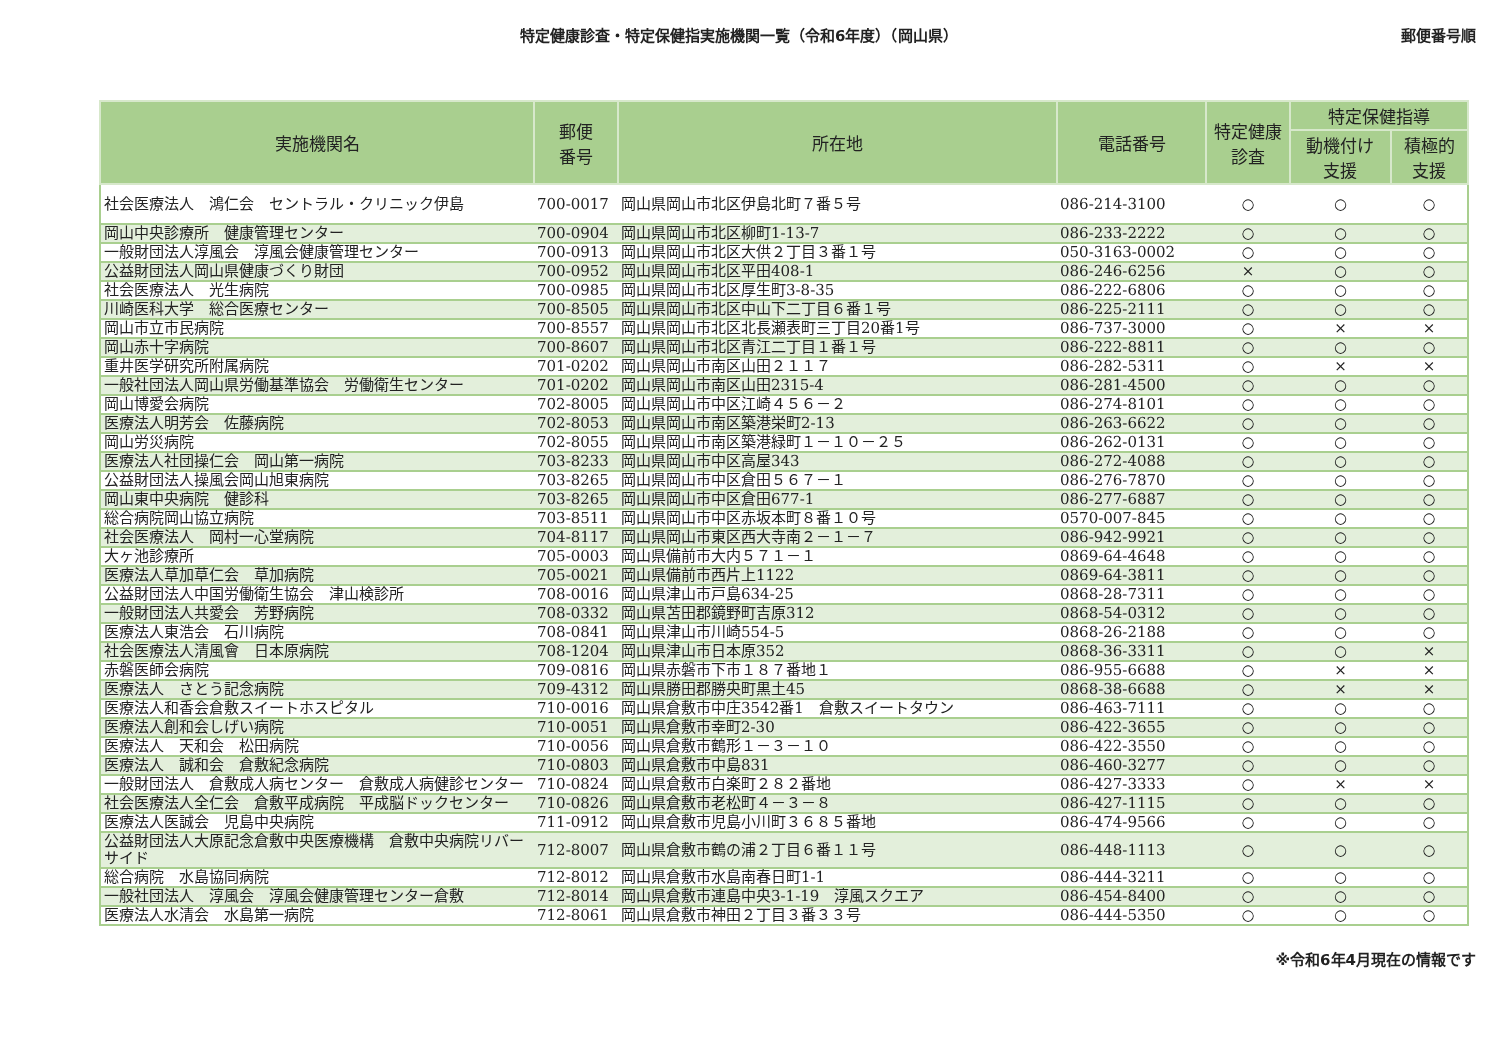特定健康診査・特定保健指実施機関一覧（令和6年度）（岡山県）
郵便番号順
| 実施機関名 | 郵便 番号 | 所在地 | 電話番号 | 特定健康 診査 | 特定保健指導 | |
| --- | --- | --- | --- | --- | --- | --- |
| | | | | | 動機付け 支援 | 積極的 支援 |
| 社会医療法人 鴻仁会 セントラル・クリニック伊島 | 700-0017 | 岡山県岡山市北区伊島北町７番５号 | 086-214-3100 | ○ | ○ | ○ |
| 岡山中央診療所 健康管理センター | 700-0904 | 岡山県岡山市北区柳町1-13-7 | 086-233-2222 | ○ | ○ | ○ |
| 一般財団法人淳風会 淳風会健康管理センター | 700-0913 | 岡山県岡山市北区大供２丁目３番１号 | 050-3163-0002 | ○ | ○ | ○ |
| 公益財団法人岡山県健康づくり財団 | 700-0952 | 岡山県岡山市北区平田408-1 | 086-246-6256 | × | ○ | ○ |
| 社会医療法人 光生病院 | 700-0985 | 岡山県岡山市北区厚生町3-8-35 | 086-222-6806 | ○ | ○ | ○ |
| 川崎医科大学 総合医療センター | 700-8505 | 岡山県岡山市北区中山下二丁目６番１号 | 086-225-2111 | ○ | ○ | ○ |
| 岡山市立市民病院 | 700-8557 | 岡山県岡山市北区北長瀬表町三丁目20番1号 | 086-737-3000 | ○ | × | × |
| 岡山赤十字病院 | 700-8607 | 岡山県岡山市北区青江二丁目１番１号 | 086-222-8811 | ○ | ○ | ○ |
| 重井医学研究所附属病院 | 701-0202 | 岡山県岡山市南区山田２１１７ | 086-282-5311 | ○ | × | × |
| 一般社団法人岡山県労働基準協会 労働衛生センター | 701-0202 | 岡山県岡山市南区山田2315-4 | 086-281-4500 | ○ | ○ | ○ |
| 岡山博愛会病院 | 702-8005 | 岡山県岡山市中区江崎４５６－２ | 086-274-8101 | ○ | ○ | ○ |
| 医療法人明芳会 佐藤病院 | 702-8053 | 岡山県岡山市南区築港栄町2-13 | 086-263-6622 | ○ | ○ | ○ |
| 岡山労災病院 | 702-8055 | 岡山県岡山市南区築港緑町１－１０－２５ | 086-262-0131 | ○ | ○ | ○ |
| 医療法人社団操仁会 岡山第一病院 | 703-8233 | 岡山県岡山市中区高屋343 | 086-272-4088 | ○ | ○ | ○ |
| 公益財団法人操風会岡山旭東病院 | 703-8265 | 岡山県岡山市中区倉田５６７－１ | 086-276-7870 | ○ | ○ | ○ |
| 岡山東中央病院 健診科 | 703-8265 | 岡山県岡山市中区倉田677-1 | 086-277-6887 | ○ | ○ | ○ |
| 総合病院岡山協立病院 | 703-8511 | 岡山県岡山市中区赤坂本町８番１０号 | 0570-007-845 | ○ | ○ | ○ |
| 社会医療法人 岡村一心堂病院 | 704-8117 | 岡山県岡山市東区西大寺南２－１－７ | 086-942-9921 | ○ | ○ | ○ |
| 大ヶ池診療所 | 705-0003 | 岡山県備前市大内５７１－１ | 0869-64-4648 | ○ | ○ | ○ |
| 医療法人草加草仁会 草加病院 | 705-0021 | 岡山県備前市西片上1122 | 0869-64-3811 | ○ | ○ | ○ |
| 公益財団法人中国労働衛生協会 津山検診所 | 708-0016 | 岡山県津山市戸島634-25 | 0868-28-7311 | ○ | ○ | ○ |
| 一般財団法人共愛会 芳野病院 | 708-0332 | 岡山県苫田郡鏡野町吉原312 | 0868-54-0312 | ○ | ○ | ○ |
| 医療法人東浩会 石川病院 | 708-0841 | 岡山県津山市川崎554-5 | 0868-26-2188 | ○ | ○ | ○ |
| 社会医療法人清風會 日本原病院 | 708-1204 | 岡山県津山市日本原352 | 0868-36-3311 | ○ | ○ | × |
| 赤磐医師会病院 | 709-0816 | 岡山県赤磐市下市１８７番地１ | 086-955-6688 | ○ | × | × |
| 医療法人 さとう記念病院 | 709-4312 | 岡山県勝田郡勝央町黒土45 | 0868-38-6688 | ○ | × | × |
| 医療法人和香会倉敷スイートホスピタル | 710-0016 | 岡山県倉敷市中庄3542番1 倉敷スイートタウン | 086-463-7111 | ○ | ○ | ○ |
| 医療法人創和会しげい病院 | 710-0051 | 岡山県倉敷市幸町2-30 | 086-422-3655 | ○ | ○ | ○ |
| 医療法人 天和会 松田病院 | 710-0056 | 岡山県倉敷市鶴形１－３－１０ | 086-422-3550 | ○ | ○ | ○ |
| 医療法人 誠和会 倉敷紀念病院 | 710-0803 | 岡山県倉敷市中島831 | 086-460-3277 | ○ | ○ | ○ |
| 一般財団法人 倉敷成人病センター 倉敷成人病健診センター | 710-0824 | 岡山県倉敷市白楽町２８２番地 | 086-427-3333 | ○ | × | × |
| 社会医療法人全仁会 倉敷平成病院 平成脳ドックセンター | 710-0826 | 岡山県倉敷市老松町４－３－８ | 086-427-1115 | ○ | ○ | ○ |
| 医療法人医誠会 児島中央病院 | 711-0912 | 岡山県倉敷市児島小川町３６８５番地 | 086-474-9566 | ○ | ○ | ○ |
| 公益財団法人大原記念倉敷中央医療機構 倉敷中央病院リバーサイド | 712-8007 | 岡山県倉敷市鶴の浦２丁目６番１１号 | 086-448-1113 | ○ | ○ | ○ |
| 総合病院 水島協同病院 | 712-8012 | 岡山県倉敷市水島南春日町1-1 | 086-444-3211 | ○ | ○ | ○ |
| 一般社団法人 淳風会 淳風会健康管理センター倉敷 | 712-8014 | 岡山県倉敷市連島中央3-1-19 淳風スクエア | 086-454-8400 | ○ | ○ | ○ |
| 医療法人水清会 水島第一病院 | 712-8061 | 岡山県倉敷市神田２丁目３番３３号 | 086-444-5350 | ○ | ○ | ○ |
※令和6年4月現在の情報です